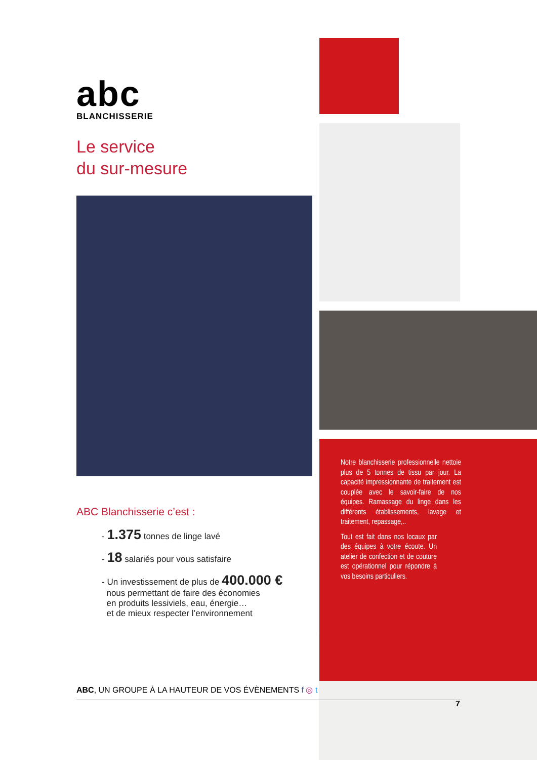abc
BLANCHISSERIE
Le service
du sur-mesure
ABC Blanchisserie c’est :
- 1.375 tonnes de linge lavé
- 18 salariés pour vous satisfaire
- Un investissement de plus de 400.000 €
nous permettant de faire des économies
en produits lessiviels, eau, énergie…
et de mieux respecter l’environnement
Notre blanchisserie professionnelle nettoie plus de 5 tonnes de tissu par jour. La capacité impressionnante de traitement est couplée avec le savoir-faire de nos équipes. Ramassage du linge dans les différents établissements, lavage et traitement, repassage,..
Tout est fait dans nos locaux par des équipes à votre écoute. Un atelier de confection et de couture est opérationnel pour répondre à vos besoins particuliers.
ABC, UN GROUPE À LA HAUTEUR DE VOS ÉVÈNEMENTS f ◎ t
7